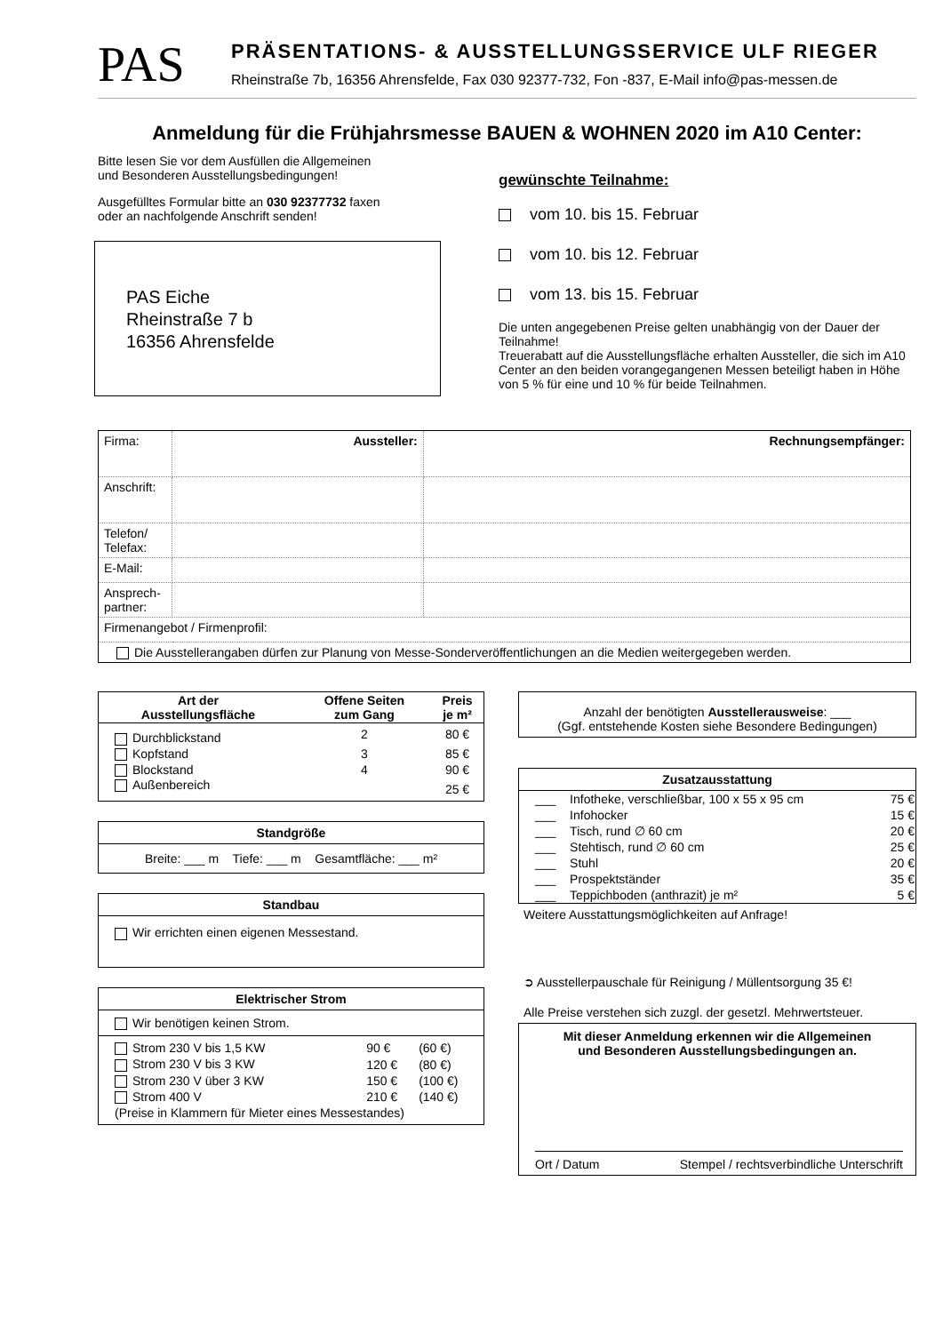PAS
PRÄSENTATIONS- & AUSSTELLUNGSSERVICE ULF RIEGER
Rheinstraße 7b, 16356 Ahrensfelde, Fax 030 92377-732, Fon -837, E-Mail info@pas-messen.de
Anmeldung für die Frühjahrsmesse BAUEN & WOHNEN 2020 im A10 Center:
Bitte lesen Sie vor dem Ausfüllen die Allgemeinen
und Besonderen Ausstellungsbedingungen!
Ausgefülltes Formular bitte an 030 92377732 faxen
oder an nachfolgende Anschrift senden!
PAS Eiche
Rheinstraße 7 b
16356 Ahrensfelde
gewünschte Teilnahme:
vom 10. bis 15. Februar
vom 10. bis 12. Februar
vom 13. bis 15. Februar
Die unten angegebenen Preise gelten unabhängig von der Dauer der Teilnahme!
Treuerabatt auf die Ausstellungsfläche erhalten Aussteller, die sich im A10 Center an den beiden vorangegangenen Messen beteiligt haben in Höhe von 5 % für eine und 10 % für beide Teilnahmen.
| Firma: | Aussteller: | Rechnungsempfänger: |
| Anschrift: | | |
| Telefon/ Telefax: | | |
| E-Mail: | | |
| Ansprech- partner: | | |
| Firmenangebot / Firmenprofil: | | |
| Die Ausstellerangaben dürfen zur Planung von Messe-Sonderveröffentlichungen an die Medien weitergegeben werden. | | |
| Art der Ausstellungsfläche | Offene Seiten zum Gang | Preis je m² |
| --- | --- | --- |
| Durchblickstand | 2 | 80 € |
| Kopfstand | 3 | 85 € |
| Blockstand | 4 | 90 € |
| Außenbereich | | 25 € |
Standgröße
Breite: ___ m Tiefe: ___ m Gesamtfläche: ___ m²
Standbau
Wir errichten einen eigenen Messestand.
Elektrischer Strom
Wir benötigen keinen Strom.
| Strom 230 V bis 1,5 KW | 90 € | (60 €) |
| Strom 230 V bis 3 KW | 120 € | (80 €) |
| Strom 230 V über 3 KW | 150 € | (100 €) |
| Strom 400 V | 210 € | (140 €) |
| (Preise in Klammern für Mieter eines Messestandes) | | |
Anzahl der benötigten Ausstellerausweise: ___
(Ggf. entstehende Kosten siehe Besondere Bedingungen)
Zusatzausstattung
| ___ | Infotheke, verschließbar, 100 x 55 x 95 cm | 75 € |
| ___ | Infohocker | 15 € |
| ___ | Tisch, rund ∅ 60 cm | 20 € |
| ___ | Stehtisch, rund ∅ 60 cm | 25 € |
| ___ | Stuhl | 20 € |
| ___ | Prospektständer | 35 € |
| ___ | Teppichboden (anthrazit) je m² | 5 € |
Weitere Ausstattungsmöglichkeiten auf Anfrage!
➲ Ausstellerpauschale für Reinigung / Müllentsorgung 35 €!
Alle Preise verstehen sich zuzgl. der gesetzl. Mehrwertsteuer.
Mit dieser Anmeldung erkennen wir die Allgemeinen
und Besonderen Ausstellungsbedingungen an.
Ort / Datum Stempel / rechtsverbindliche Unterschrift